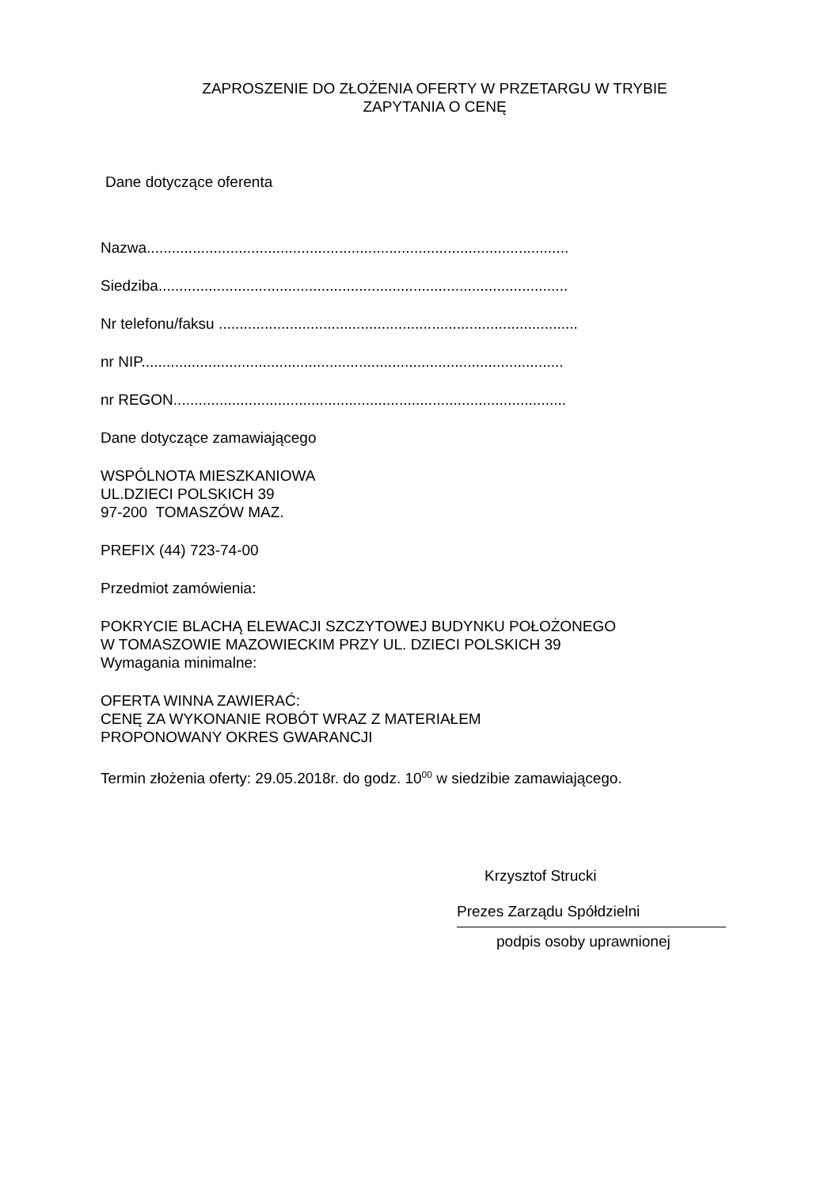ZAPROSZENIE DO ZŁOŻENIA OFERTY W PRZETARGU W TRYBIE
ZAPYTANIA O CENĘ
Dane dotyczące oferenta
Nazwa.....................................................................................................
Siedziba..................................................................................................
Nr telefonu/faksu ......................................................................................
nr NIP.....................................................................................................
nr REGON..............................................................................................
Dane dotyczące zamawiającego
WSPÓLNOTA MIESZKANIOWA
UL.DZIECI POLSKICH 39
97-200 TOMASZÓW MAZ.
PREFIX (44) 723-74-00
Przedmiot zamówienia:
POKRYCIE BLACHĄ ELEWACJI SZCZYTOWEJ BUDYNKU POŁOŻONEGO
W TOMASZOWIE MAZOWIECKIM PRZY UL. DZIECI POLSKICH 39
Wymagania minimalne:
OFERTA WINNA ZAWIERAĆ:
CENĘ ZA WYKONANIE ROBÓT WRAZ Z MATERIAŁEM
PROPONOWANY OKRES GWARANCJI
Termin złożenia oferty: 29.05.2018r. do godz. 10<sup>00</sup> w siedzibie zamawiającego.
Krzysztof Strucki
Prezes Zarządu Spółdzielni
podpis osoby uprawnionej